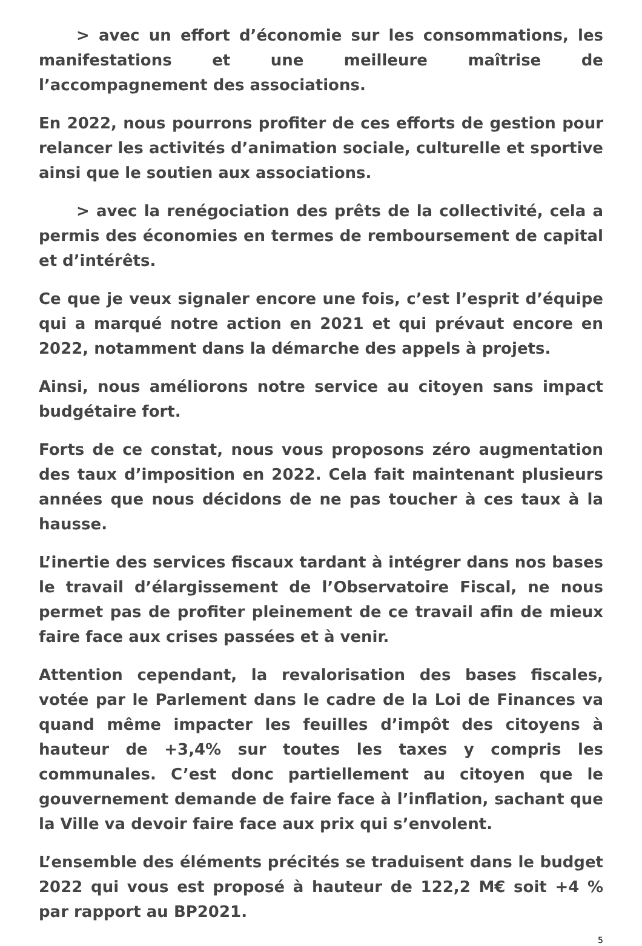> avec un effort d’économie sur les consommations, les manifestations et une meilleure maîtrise de l’accompagnement des associations.
En 2022, nous pourrons profiter de ces efforts de gestion pour relancer les activités d’animation sociale, culturelle et sportive ainsi que le soutien aux associations.
> avec la renégociation des prêts de la collectivité, cela a permis des économies en termes de remboursement de capital et d’intérêts.
Ce que je veux signaler encore une fois, c’est l’esprit d’équipe qui a marqué notre action en 2021 et qui prévaut encore en 2022, notamment dans la démarche des appels à projets.
Ainsi, nous améliorons notre service au citoyen sans impact budgétaire fort.
Forts de ce constat, nous vous proposons zéro augmentation des taux d’imposition en 2022. Cela fait maintenant plusieurs années que nous décidons de ne pas toucher à ces taux à la hausse.
L’inertie des services fiscaux tardant à intégrer dans nos bases le travail d’élargissement de l’Observatoire Fiscal, ne nous permet pas de profiter pleinement de ce travail afin de mieux faire face aux crises passées et à venir.
Attention cependant, la revalorisation des bases fiscales, votée par le Parlement dans le cadre de la Loi de Finances va quand même impacter les feuilles d’impôt des citoyens à hauteur de +3,4% sur toutes les taxes y compris les communales. C’est donc partiellement au citoyen que le gouvernement demande de faire face à l’inflation, sachant que la Ville va devoir faire face aux prix qui s’envolent.
L’ensemble des éléments précités se traduisent dans le budget 2022 qui vous est proposé à hauteur de 122,2 M€ soit +4 % par rapport au BP2021.
5